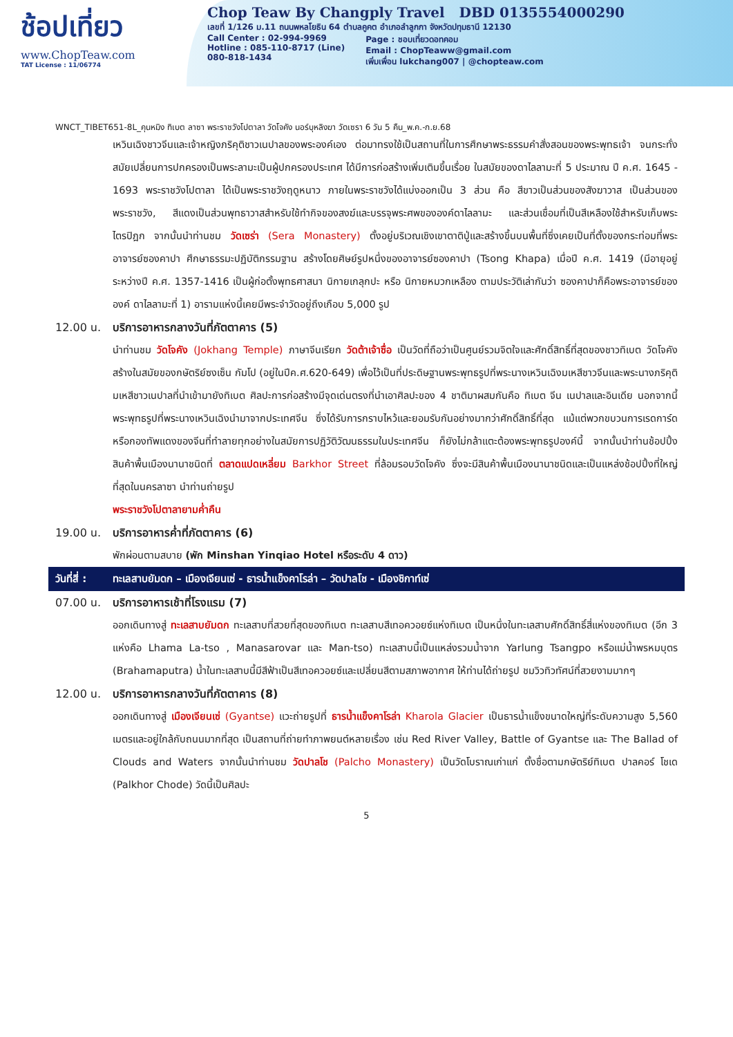ช้อปเที่ยว
www.ChopTeaw.com
TAT License : 11/06774
Chop Teaw By Changply Travel DBD 0135554000290
เลขที่ 1/126 ม.11 ถนนพหลโยธิน 64 ตำบลคูคต อำเภอลำลูกกา จังหวัดปทุมธานี 12130
Call Center : 02-994-9969
Hotline : 085-110-8717 (Line)
080-818-1434
Page : ชอบเที่ยวดอทคอม
Email : ChopTeaww@gmail.com
เพิ่มเพื่อน lukchang007 | @chopteaw.com
WNCT_TIBET651-8L_คุนหมิง ทิเบต ลาซา พระราชวังโปตาลา วัดโจคัง นอร์บุหลิงฆา วัดเซรา 6 วัน 5 คืน_พ.ค.-ก.ย.68
เหวินเฉิงชาวจีนและเจ้าหญิงภริคุติชาวเนปาลของพระองค์เอง ต่อมาทรงใช้เป็นสถานที่ในการศึกษาพระธรรมคำสั่งสอนของพระพุทธเจ้า จนกระทั่งสมัยเปลี่ยนการปกครองเป็นพระลามะเป็นผู้ปกครองประเทศ ได้มีการก่อสร้างเพิ่มเติมขึ้นเรื่อย ในสมัยของดาไลลามะที่ 5 ประมาณ ปี ค.ศ. 1645 - 1693 พระราชวังโปตาลา ได้เป็นพระราชวังฤดูหนาว ภายในพระราชวังได้แบ่งออกเป็น 3 ส่วน คือ สีขาวเป็นส่วนของสังฆาวาส เป็นส่วนของพระราชวัง, สีแดงเป็นส่วนพุทธาวาสสำหรับใช้ทำกิจของสงฆ์และบรรจุพระศพขององค์ดาไลลามะ และส่วนเชื่อมที่เป็นสีเหลืองใช้สำหรับเก็บพระไตรปิฎก จากนั้นนำท่านชม วัดเซร่า (Sera Monastery) ตั้งอยู่บริเวณเชิงเขาตาติปู่และสร้างขึ้นบนพื้นที่ซึ่งเคยเป็นที่ตั้งของกระท่อมที่พระอาจารย์ซองคาปา ศึกษาธรรมะปฏิบัติกรรมฐาน สร้างโดยศิษย์รูปหนึ่งของอาจารย์ซองคาปา (Tsong Khapa) เมื่อปี ค.ศ. 1419 (มีอายุอยู่ระหว่างปี ค.ศ. 1357-1416 เป็นผู้ก่อตั้งพุทธศาสนา นิกายเกลุกปะ หรือ นิกายหมวกเหลือง ตามประวัติเล่ากันว่า ซองคาปาก็คือพระอาจารย์ขององค์ ดาไลลามะที่ 1) อารามแห่งนี้เคยมีพระจำวัดอยู่ถึงเกือบ 5,000 รูป
12.00 น. บริการอาหารกลางวันที่ภัตตาคาร (5)
นำท่านชม วัดโจคัง (Jokhang Temple) ภาษาจีนเรียก วัดต้าเจ้าซื่อ เป็นวัดที่ถือว่าเป็นศูนย์รวมจิตใจและศักดิ์สิทธิ์ที่สุดของชาวทิเบต วัดโจคังสร้างในสมัยของกษัตริย์ซงเซ็น กัมโป (อยู่ในปีค.ศ.620-649) เพื่อไว้เป็นที่ประดิษฐานพระพุทธรูปที่พระนางเหวินเฉิงมเหสีชาวจีนและพระนางภริคุติมเหสีชาวเนปาลที่นำเข้ามายังทิเบต ศิลปะการก่อสร้างมีจุดเด่นตรงที่นำเอาศิลปะของ 4 ชาติมาผสมกันคือ ทิเบต จีน เนปาลและอินเดีย นอกจากนี้พระพุทธรูปที่พระนางเหวินเฉิงนำมาจากประเทศจีน ซึ่งได้รับการกราบไหว้และยอมรับกันอย่างมากว่าศักดิ์สิทธิ์ที่สุด แม้แต่พวกขบวนการเรดการ์ดหรือกองทัพแดงของจีนที่ทำลายทุกอย่างในสมัยการปฏิวัติวัฒนธรรมในประเทศจีน ก็ยังไม่กล้าแตะต้องพระพุทธรูปองค์นี้ จากนั้นนำท่านช้อปปิ้งสินค้าพื้นเมืองนานาชนิดที่ ตลาดแปดเหลี่ยม Barkhor Street ที่ล้อมรอบวัดโจคัง ซึ่งจะมีสินค้าพื้นเมืองนานาชนิดและเป็นแหล่งช้อปปิ้งที่ใหญ่ที่สุดในนครลาซา นำท่านถ่ายรูป
พระราชวังโปตาลายามค่ำคืน
19.00 น. บริการอาหารค่ำที่ภัตตาคาร (6)
พักผ่อนตามสบาย (พัก Minshan Yinqiao Hotel หรือระดับ 4 ดาว)
วันที่สี่ : ทะเลสาบยัมดก – เมืองเจียนเซ่ - ธารน้ำแข็งคาโรล่า – วัดปาลโช - เมืองชิกาท์เซ่
07.00 น. บริการอาหารเช้าที่โรงแรม (7)
ออกเดินทางสู่ ทะเลสาบยัมดก ทะเลสาบที่สวยที่สุดของทิเบต ทะเลสาบสีเทอควอยซ์แห่งทิเบต เป็นหนึ่งในทะเลสาบศักดิ์สิทธิ์สี่แห่งของทิเบต (อีก 3 แห่งคือ Lhama La-tso , Manasarovar และ Man-tso) ทะเลสาบนี้เป็นแหล่งรวมน้ำจาก Yarlung Tsangpo หรือแม่น้ำพรหมบุตร (Brahamaputra) น้ำในทะเลสาบนี้มีสีฟ้าเป็นสีเทอควอยซ์และเปลี่ยนสีตามสภาพอากาศ ให้ท่านได้ถ่ายรูป ชมวิวทิวทัศน์ที่สวยงามมากๆ
12.00 น. บริการอาหารกลางวันที่ภัตตาคาร (8)
ออกเดินทางสู่ เมืองเจียนเซ่ (Gyantse) แวะถ่ายรูปที่ ธารน้ำแข็งคาโรล่า Kharola Glacier เป็นธารน้ำแข็งขนาดใหญ่ที่ระดับความสูง 5,560 เมตรและอยู่ใกล้กับถนนมากที่สุด เป็นสถานที่ถ่ายทำภาพยนต์หลายเรื่อง เช่น Red River Valley, Battle of Gyantse และ The Ballad of Clouds and Waters จากนั้นนำท่านชม วัดปาลโช (Palcho Monastery) เป็นวัดโบราณเก่าแก่ ตั้งชื่อตามกษัตริย์ทิเบต ปาลคอร์ โชเด (Palkhor Chode) วัดนี้เป็นศิลปะ
5